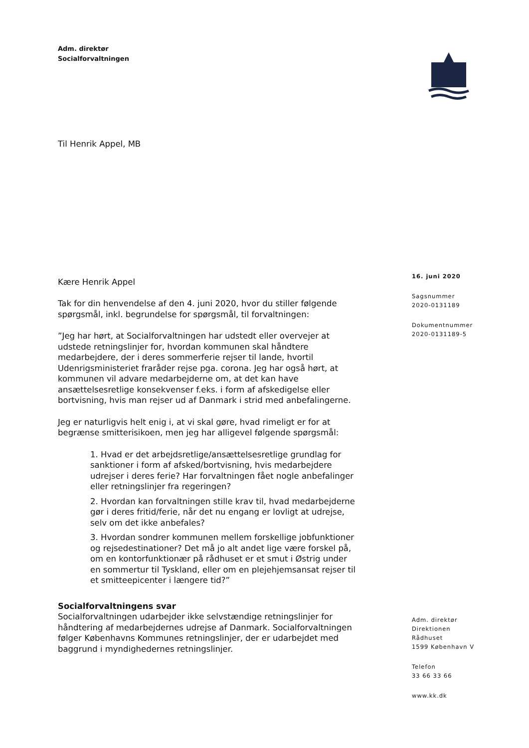Adm. direktør
Socialforvaltningen
Til Henrik Appel, MB
Kære Henrik Appel
Tak for din henvendelse af den 4. juni 2020, hvor du stiller følgende spørgsmål, inkl. begrundelse for spørgsmål, til forvaltningen:
”Jeg har hørt, at Socialforvaltningen har udstedt eller overvejer at udstede retningslinjer for, hvordan kommunen skal håndtere medarbejdere, der i deres sommerferie rejser til lande, hvortil Udenrigsministeriet fraråder rejse pga. corona. Jeg har også hørt, at kommunen vil advare medarbejderne om, at det kan have ansættelsesretlige konsekvenser f.eks. i form af afskedigelse eller bortvisning, hvis man rejser ud af Danmark i strid med anbefalingerne.
Jeg er naturligvis helt enig i, at vi skal gøre, hvad rimeligt er for at begrænse smitterisikoen, men jeg har alligevel følgende spørgsmål:
1. Hvad er det arbejdsretlige/ansættelsesretlige grundlag for sanktioner i form af afsked/bortvisning, hvis medarbejdere udrejser i deres ferie? Har forvaltningen fået nogle anbefalinger eller retningslinjer fra regeringen?
2. Hvordan kan forvaltningen stille krav til, hvad medarbejderne gør i deres fritid/ferie, når det nu engang er lovligt at udrejse, selv om det ikke anbefales?
3. Hvordan sondrer kommunen mellem forskellige jobfunktioner og rejsedestinationer? Det må jo alt andet lige være forskel på, om en kontorfunktionær på rådhuset er et smut i Østrig under en sommertur til Tyskland, eller om en plejehjemsansat rejser til et smitteepicenter i længere tid?”
Socialforvaltningens svar
Socialforvaltningen udarbejder ikke selvstændige retningslinjer for håndtering af medarbejdernes udrejse af Danmark. Socialforvaltningen følger Københavns Kommunes retningslinjer, der er udarbejdet med baggrund i myndighedernes retningslinjer.
16. juni 2020
Sagsnummer
2020-0131189
Dokumentnummer
2020-0131189-5
Adm. direktør
Direktionen
Rådhuset
1599 København V
Telefon
33 66 33 66
www.kk.dk